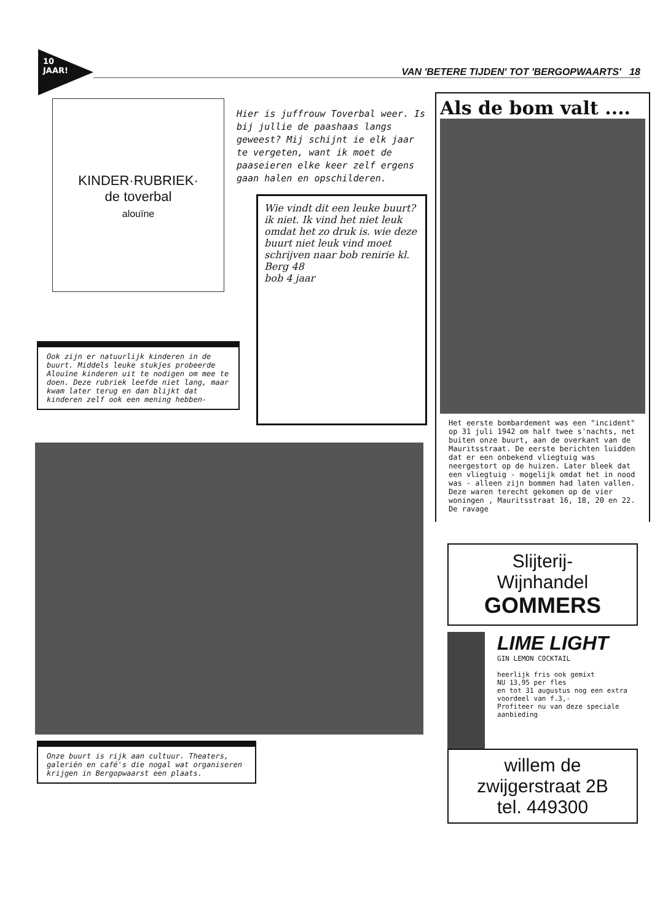10
JAAR!
VAN 'BETERE TIJDEN' TOT 'BERGOPWAARTS' 18
KINDER·RUBRIEK·
de toverbal
alouïne
Ook zijn er natuurlijk kinderen in de buurt. Middels leuke stukjes probeerde Alouïne kinderen uit te nodigen om mee te doen. Deze rubriek leefde niet lang, maar kwam later terug en dan blijkt dat kinderen zelf ook een mening hebben-
Hier is juffrouw Toverbal weer. Is bij jullie de paashaas langs geweest? Mij schijnt ie elk jaar te vergeten, want ik moet de paaseieren elke keer zelf ergens gaan halen en opschilderen.
Wie vindt dit een leuke buurt? ik niet. Ik vind het niet leuk omdat het zo druk is. wie deze buurt niet leuk vind moet schrijven naar bob renirie kl. Berg 48
bob 4 jaar
Als de bom valt ....
Het eerste bombardement was een "incident" op 31 juli 1942 om half twee s'nachts, net buiten onze buurt, aan de overkant van de Mauritsstraat. De eerste berichten luidden dat er een onbekend vliegtuig was neergestort op de huizen. Later bleek dat een vliegtuig - mogelijk omdat het in nood was - alleen zijn bommen had laten vallen. Deze waren terecht gekomen op de vier woningen , Mauritsstraat 16, 18, 20 en 22. De ravage
Slijterij-
Wijnhandel
GOMMERS
LIME LIGHT
GIN LEMON COCKTAIL
heerlijk fris ook gemixt
NU 13,95 per fles
en tot 31 augustus nog een extra voordeel van f.3,-
Profiteer nu van deze speciale aanbieding
willem de
zwijgerstraat 2B
tel. 449300
Onze buurt is rijk aan cultuur. Theaters, galeriën en café's die nogal wat organiseren krijgen in Bergopwaarst een plaats.